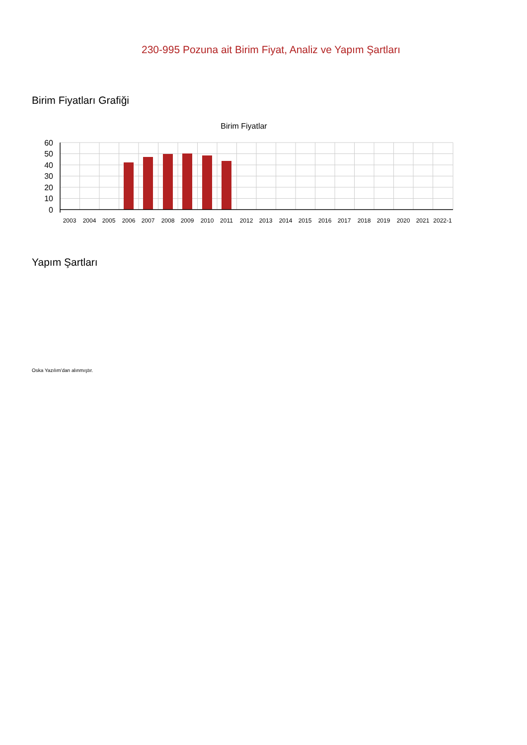230-995 Pozuna ait Birim Fiyat, Analiz ve Yapım Şartları
Birim Fiyatları Grafiği
Birim Fiyatlar
60
50
40
30
20
10
0
2003
2004
2005
2006
2007
2008
2009
2010
2011
2012
2013
2014
2015
2016
2017
2018
2019
2020
2021
2022-1
Yapım Şartları
Oska Yazılım'dan alınmıştır.